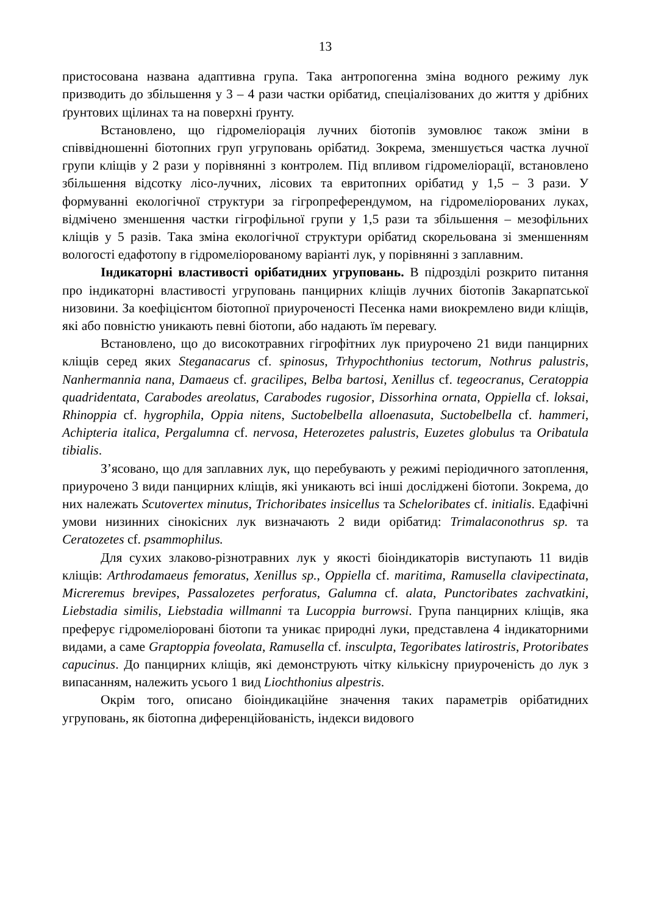13
пристосована названа адаптивна група. Така антропогенна зміна водного режиму лук призводить до збільшення у 3 – 4 рази частки орібатид, спеціалізованих до життя у дрібних ґрунтових щілинах та на поверхні ґрунту.
Встановлено, що гідромеліорація лучних біотопів зумовлює також зміни в співвідношенні біотопних груп угруповань орібатид. Зокрема, зменшується частка лучної групи кліщів у 2 рази у порівнянні з контролем. Під впливом гідромеліорації, встановлено збільшення відсотку лісо-лучних, лісових та евритопних орібатид у 1,5 – 3 рази. У формуванні екологічної структури за гігропреферендумом, на гідромеліорованих луках, відмічено зменшення частки гігрофільної групи у 1,5 рази та збільшення – мезофільних кліщів у 5 разів. Така зміна екологічної структури орібатид скорельована зі зменшенням вологості едафотопу в гідромеліорованому варіанті лук, у порівнянні з заплавним.
Індикаторні властивості орібатидних угруповань. В підрозділі розкрито питання про індикаторні властивості угруповань панцирних кліщів лучних біотопів Закарпатської низовини. За коефіцієнтом біотопної приуроченості Песенка нами виокремлено види кліщів, які або повністю уникають певні біотопи, або надають їм перевагу.
Встановлено, що до високотравних гігрофітних лук приурочено 21 види панцирних кліщів серед яких Steganacarus cf. spinosus, Trhypochthonius tectorum, Nothrus palustris, Nanhermannia nana, Damaeus cf. gracilipes, Belba bartosi, Xenillus cf. tegeocranus, Ceratoppia quadridentata, Carabodes areolatus, Carabodes rugosior, Dissorhina ornata, Oppiella cf. loksai, Rhinoppia cf. hygrophila, Oppia nitens, Suctobelbella alloenasuta, Suctobelbella cf. hammeri, Achipteria italica, Pergalumna cf. nervosa, Heterozetes palustris, Euzetes globulus та Oribatula tibialis.
З’ясовано, що для заплавних лук, що перебувають у режимі періодичного затоплення, приурочено 3 види панцирних кліщів, які уникають всі інші досліджені біотопи. Зокрема, до них належать Scutovertex minutus, Trichoribates insicellus та Scheloribates cf. initialis. Едафічні умови низинних сінокісних лук визначають 2 види орібатид: Trimalaconothrus sp. та Ceratozetes cf. psammophilus.
Для сухих злаково-різнотравних лук у якості біоіндикаторів виступають 11 видів кліщів: Arthrodamaeus femoratus, Xenillus sp., Oppiella cf. maritima, Ramusella clavipectinata, Micreremus brevipes, Passalozetes perforatus, Galumna cf. alata, Punctoribates zachvatkini, Liebstadia similis, Liebstadia willmanni та Lucoppia burrowsi. Група панцирних кліщів, яка преферує гідромеліоровані біотопи та уникає природні луки, представлена 4 індикаторними видами, а саме Graptoppia foveolata, Ramusella cf. insculpta, Tegoribates latirostris, Protoribates capucinus. До панцирних кліщів, які демонструють чітку кількісну приуроченість до лук з випасанням, належить усього 1 вид Liochthonius alpestris.
Окрім того, описано біоіндикаційне значення таких параметрів орібатидних угруповань, як біотопна диференційованість, індекси видового